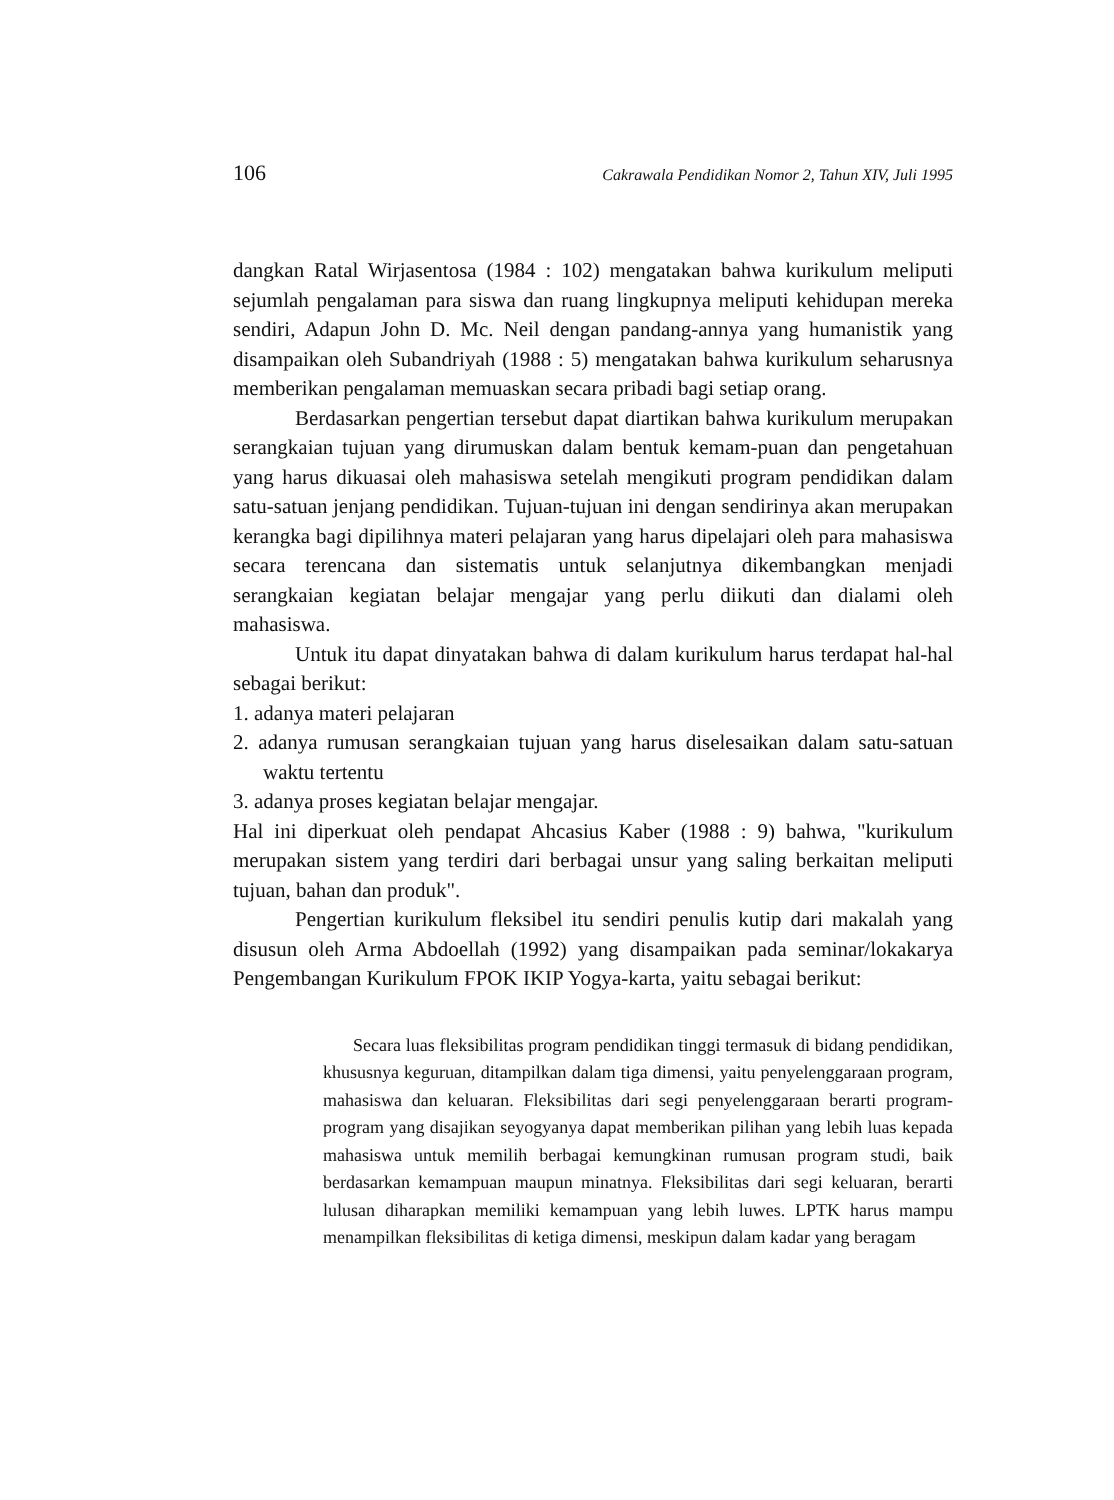106 Cakrawala Pendidikan Nomor 2, Tahun XIV, Juli 1995
dangkan Ratal Wirjasentosa (1984 : 102) mengatakan bahwa kurikulum meliputi sejumlah pengalaman para siswa dan ruang lingkupnya meliputi kehidupan mereka sendiri, Adapun John D. Mc. Neil dengan pandang-annya yang humanistik yang disampaikan oleh Subandriyah (1988 : 5) mengatakan bahwa kurikulum seharusnya memberikan pengalaman memuaskan secara pribadi bagi setiap orang.
Berdasarkan pengertian tersebut dapat diartikan bahwa kurikulum merupakan serangkaian tujuan yang dirumuskan dalam bentuk kemam-puan dan pengetahuan yang harus dikuasai oleh mahasiswa setelah mengikuti program pendidikan dalam satu-satuan jenjang pendidikan. Tujuan-tujuan ini dengan sendirinya akan merupakan kerangka bagi dipilihnya materi pelajaran yang harus dipelajari oleh para mahasiswa secara terencana dan sistematis untuk selanjutnya dikembangkan menjadi serangkaian kegiatan belajar mengajar yang perlu diikuti dan dialami oleh mahasiswa.
Untuk itu dapat dinyatakan bahwa di dalam kurikulum harus terdapat hal-hal sebagai berikut:
1. adanya materi pelajaran
2. adanya rumusan serangkaian tujuan yang harus diselesaikan dalam satu-satuan waktu tertentu
3. adanya proses kegiatan belajar mengajar.
Hal ini diperkuat oleh pendapat Ahcasius Kaber (1988 : 9) bahwa, "kurikulum merupakan sistem yang terdiri dari berbagai unsur yang saling berkaitan meliputi tujuan, bahan dan produk".
Pengertian kurikulum fleksibel itu sendiri penulis kutip dari makalah yang disusun oleh Arma Abdoellah (1992) yang disampaikan pada seminar/lokakarya Pengembangan Kurikulum FPOK IKIP Yogya-karta, yaitu sebagai berikut:
Secara luas fleksibilitas program pendidikan tinggi termasuk di bidang pendidikan, khususnya keguruan, ditampilkan dalam tiga dimensi, yaitu penyelenggaraan program, mahasiswa dan keluaran. Fleksibilitas dari segi penyelenggaraan berarti program-program yang disajikan seyogyanya dapat memberikan pilihan yang lebih luas kepada mahasiswa untuk memilih berbagai kemungkinan rumusan program studi, baik berdasarkan kemampuan maupun minatnya. Fleksibilitas dari segi keluaran, berarti lulusan diharapkan memiliki kemampuan yang lebih luwes. LPTK harus mampu menampilkan fleksibilitas di ketiga dimensi, meskipun dalam kadar yang beragam